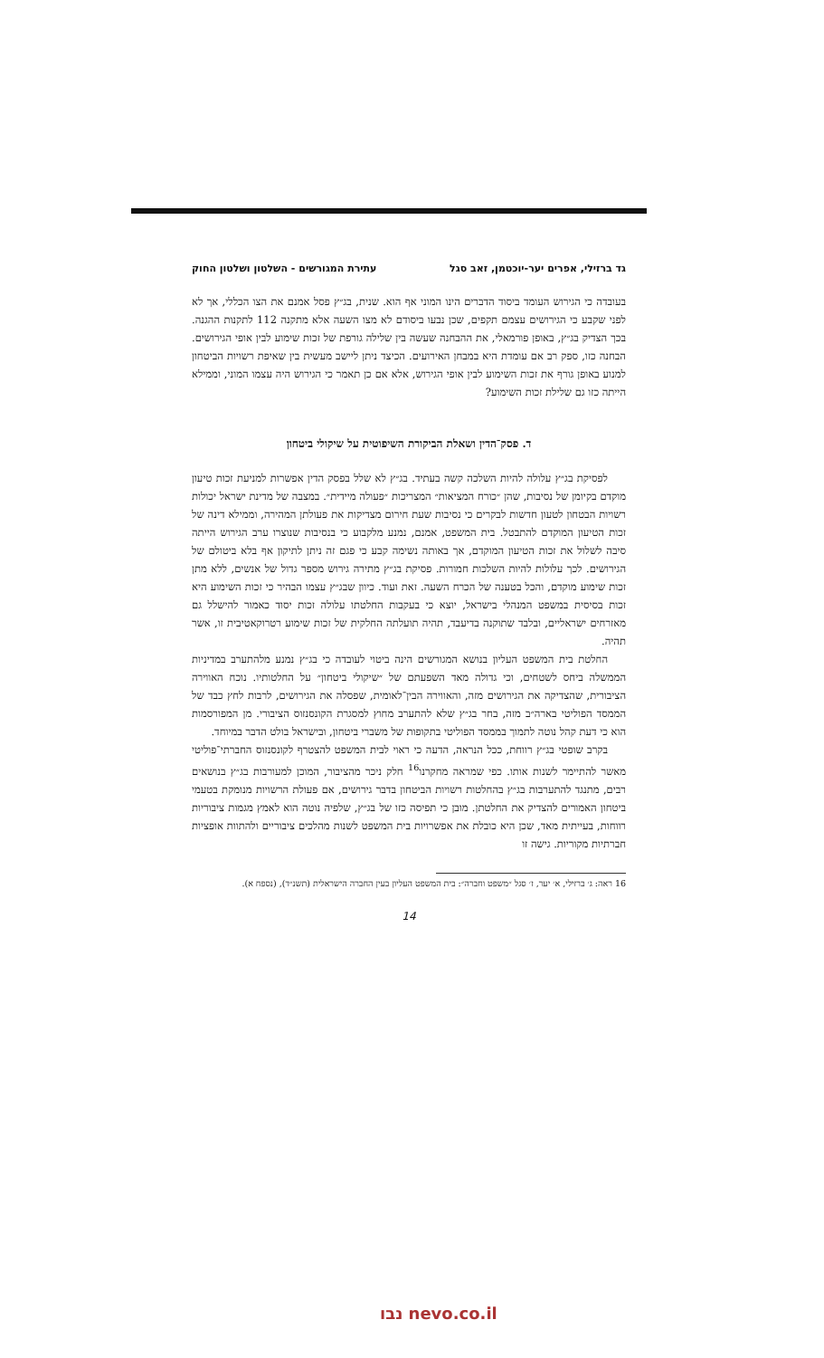גד ברזילי, אפרים יער-יוכטמן, זאב סגל עתירת המגורשים - השלטון ושלטון החוק
בעובדה כי הגירוש העומד ביסוד הדברים הינו המוני אף הוא. שנית, בג״ץ פסל אמנם את הצו הכללי, אך לא לפני שקבע כי הגירושים עצמם תקפים, שכן נבעו ביסודם לא מצו השעה אלא מתקנה 112 לתקנות ההגנה. בכך הצדיק בג״ץ, באופן פורמאלי, את ההבחנה שעשה בין שלילה גורפת של זכות שימוע לבין אופי הגירושים. הבחנה כזו, ספק רב אם עומדת היא במבחן האירועים. הכיצד ניתן ליישב מעשית בין שאיפת רשויות הביטחון למנוע באופן גורף את זכות השימוע לבין אופי הגירוש, אלא אם כן תאמר כי הגירוש היה עצמו המוני, וממילא הייתה כזו גם שלילת זכות השימוע?
ד. פסק־הדין ושאלת הביקורת השיפוטית על שיקולי ביטחון
לפסיקת בג״ץ עלולה להיות השלכה קשה בעתיד. בג״ץ לא שלל בפסק הדין אפשרות למניעת זכות טיעון מוקדם בקיומן של נסיבות, שהן ״כורח המציאות״ המצריכות ״פעולה מיידית״. במצבה של מדינת ישראל יכולות רשויות הבטחון לטעון חדשות לבקרים כי נסיבות שעת חירום מצדיקות את פעולתן המהירה, וממילא דינה של זכות הטיעון המוקדם להתבטל. בית המשפט, אמנם, נמנע מלקבוע כי בנסיבות שנוצרו ערב הגירוש הייתה סיבה לשלול את זכות הטיעון המוקדם, אך באותה נשימה קבע כי פגם זה ניתן לתיקון אף בלא ביטולם של הגירושים. לכך עלולות להיות השלכות חמורות. פסיקת בג״ץ מתירה גירוש מספר גדול של אנשים, ללא מתן זכות שימוע מוקדם, והכל בטענה של הכרח השעה. זאת ועוד. כיוון שבג״ץ עצמו הבהיר כי זכות השימוע היא זכות בסיסית במשפט המנהלי בישראל, יוצא כי בעקבות החלטתו עלולה זכות יסוד כאמור להישלל גם מאזרחים ישראליים, ובלבד שתוקנה בדיעבד, תהיה תועלתה החלקית של זכות שימוע רטרוקאטיבית זו, אשר תהיה.
החלטת בית המשפט העליון בנושא המגורשים הינה ביטוי לעובדה כי בג״ץ נמנע מלהתערב במדיניות הממשלה ביחס לשטחים, וכי גדולה מאד השפעתם של ״שיקולי ביטחון״ על החלטותיו. נוכח האווירה הציבורית, שהצדיקה את הגירושים מזה, והאווירה הבין־לאומית, שפסלה את הגירושים, לרבות לחץ כבד של הממסד הפוליטי בארה״ב מזה, בחר בג״ץ שלא להתערב מחוץ למסגרת הקונסנזוס הציבורי. מן המפורסמות הוא כי דעת קהל נוטה לתמוך בממסד הפוליטי בתקופות של משברי ביטחון, ובישראל בולט הדבר במיוחד.
בקרב שופטי בג״ץ רווחת, ככל הנראה, הדעה כי ראוי לבית המשפט להצטרף לקונסנזוס החברתי־פוליטי מאשר להתיימר לשנות אותו. כפי שמראה מחקרנו<sup>16</sup> חלק ניכר מהציבור, המוכן למעורבות בג״ץ בנושאים רבים, מתנגד להתערבות בג״ץ בהחלטות רשויות הביטחון בדבר גירושים, אם פעולת הרשויות מנומקת בטעמי ביטחון האמורים להצדיק את החלטתן. מובן כי תפיסה כזו של בג״ץ, שלפיה נוטה הוא לאמץ מגמות ציבוריות רווחות, בעייתית מאד, שכן היא כובלת את אפשרויות בית המשפט לשנות מהלכים ציבוריים ולהתוות אופציות חברתיות מקוריות. גישה זו
16 ראה: ג׳ ברזילי, א׳ יער, ז׳ סגל ״משפט וחברה״: בית המשפט העליון בעין החברה הישראלית (תשנ״ד), (נספח א).
14
נבו nevo.co.il